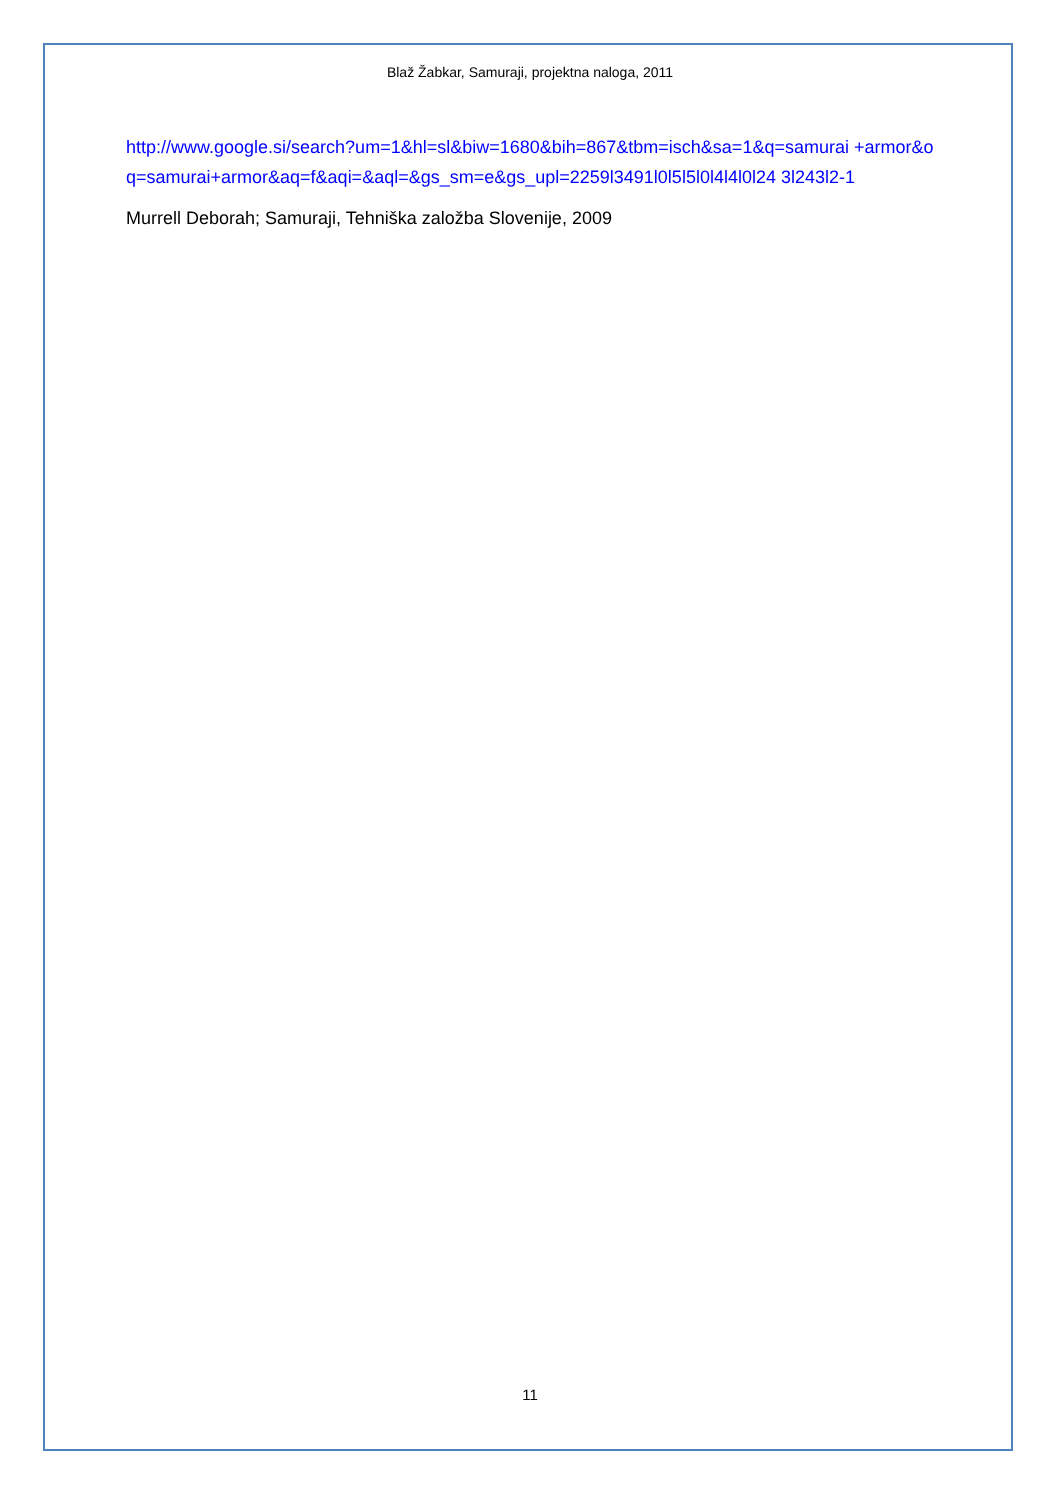Blaž Žabkar, Samuraji, projektna naloga, 2011
http://www.google.si/search?um=1&hl=sl&biw=1680&bih=867&tbm=isch&sa=1&q=samurai +armor&oq=samurai+armor&aq=f&aqi=&aql=&gs_sm=e&gs_upl=2259l3491l0l5l5l0l4l4l0l24 3l243l2-1
Murrell Deborah; Samuraji, Tehniška založba Slovenije, 2009
11